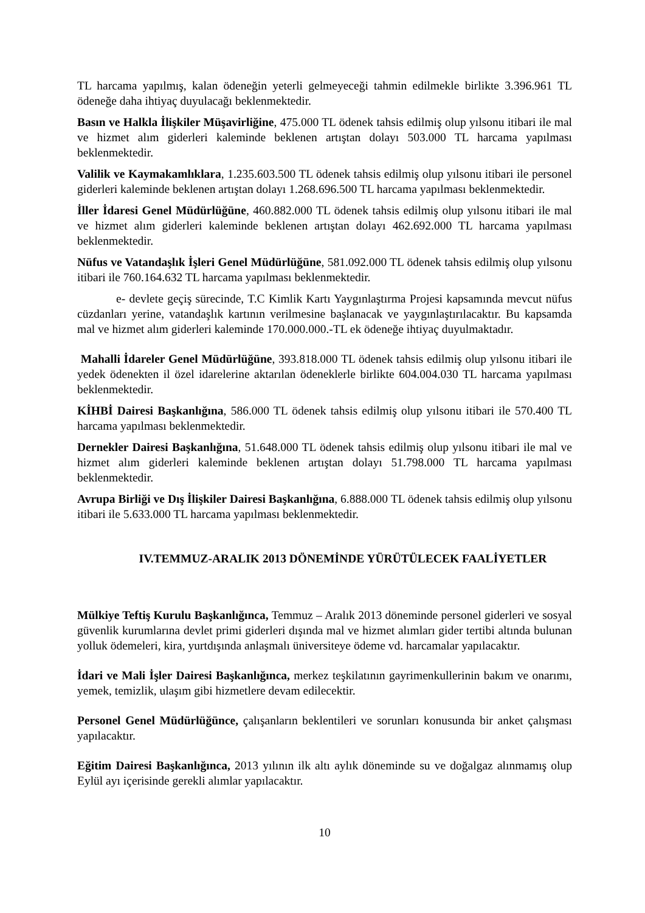TL harcama yapılmış, kalan ödeneğin yeterli gelmeyeceği tahmin edilmekle birlikte 3.396.961 TL ödeneğe daha ihtiyaç duyulacağı beklenmektedir.
Basın ve Halkla İlişkiler Müşavirliğine, 475.000 TL ödenek tahsis edilmiş olup yılsonu itibari ile mal ve hizmet alım giderleri kaleminde beklenen artıştan dolayı 503.000 TL harcama yapılması beklenmektedir.
Valilik ve Kaymakamlıklara, 1.235.603.500 TL ödenek tahsis edilmiş olup yılsonu itibari ile personel giderleri kaleminde beklenen artıştan dolayı 1.268.696.500 TL harcama yapılması beklenmektedir.
İller İdaresi Genel Müdürlüğüne, 460.882.000 TL ödenek tahsis edilmiş olup yılsonu itibari ile mal ve hizmet alım giderleri kaleminde beklenen artıştan dolayı 462.692.000 TL harcama yapılması beklenmektedir.
Nüfus ve Vatandaşlık İşleri Genel Müdürlüğüne, 581.092.000 TL ödenek tahsis edilmiş olup yılsonu itibari ile 760.164.632 TL harcama yapılması beklenmektedir.
e- devlete geçiş sürecinde, T.C Kimlik Kartı Yaygınlaştırma Projesi kapsamında mevcut nüfus cüzdanları yerine, vatandaşlık kartının verilmesine başlanacak ve yaygınlaştırılacaktır. Bu kapsamda mal ve hizmet alım giderleri kaleminde 170.000.000.-TL ek ödeneğe ihtiyaç duyulmaktadır.
Mahalli İdareler Genel Müdürlüğüne, 393.818.000 TL ödenek tahsis edilmiş olup yılsonu itibari ile yedek ödenekten il özel idarelerine aktarılan ödeneklerle birlikte 604.004.030 TL harcama yapılması beklenmektedir.
KİHBİ Dairesi Başkanlığına, 586.000 TL ödenek tahsis edilmiş olup yılsonu itibari ile 570.400 TL harcama yapılması beklenmektedir.
Dernekler Dairesi Başkanlığına, 51.648.000 TL ödenek tahsis edilmiş olup yılsonu itibari ile mal ve hizmet alım giderleri kaleminde beklenen artıştan dolayı 51.798.000 TL harcama yapılması beklenmektedir.
Avrupa Birliği ve Dış İlişkiler Dairesi Başkanlığına, 6.888.000 TL ödenek tahsis edilmiş olup yılsonu itibari ile 5.633.000 TL harcama yapılması beklenmektedir.
IV.TEMMUZ-ARALIK 2013 DÖNEMİNDE YÜRÜTÜLECEK FAALİYETLER
Mülkiye Teftiş Kurulu Başkanlığınca, Temmuz – Aralık 2013 döneminde personel giderleri ve sosyal güvenlik kurumlarına devlet primi giderleri dışında mal ve hizmet alımları gider tertibi altında bulunan yolluk ödemeleri, kira, yurtdışında anlaşmalı üniversiteye ödeme vd. harcamalar yapılacaktır.
İdari ve Mali İşler Dairesi Başkanlığınca, merkez teşkilatının gayrimenkullerinin bakım ve onarımı, yemek, temizlik, ulaşım gibi hizmetlere devam edilecektir.
Personel Genel Müdürlüğünce, çalışanların beklentileri ve sorunları konusunda bir anket çalışması yapılacaktır.
Eğitim Dairesi Başkanlığınca, 2013 yılının ilk altı aylık döneminde su ve doğalgaz alınmamış olup Eylül ayı içerisinde gerekli alımlar yapılacaktır.
10